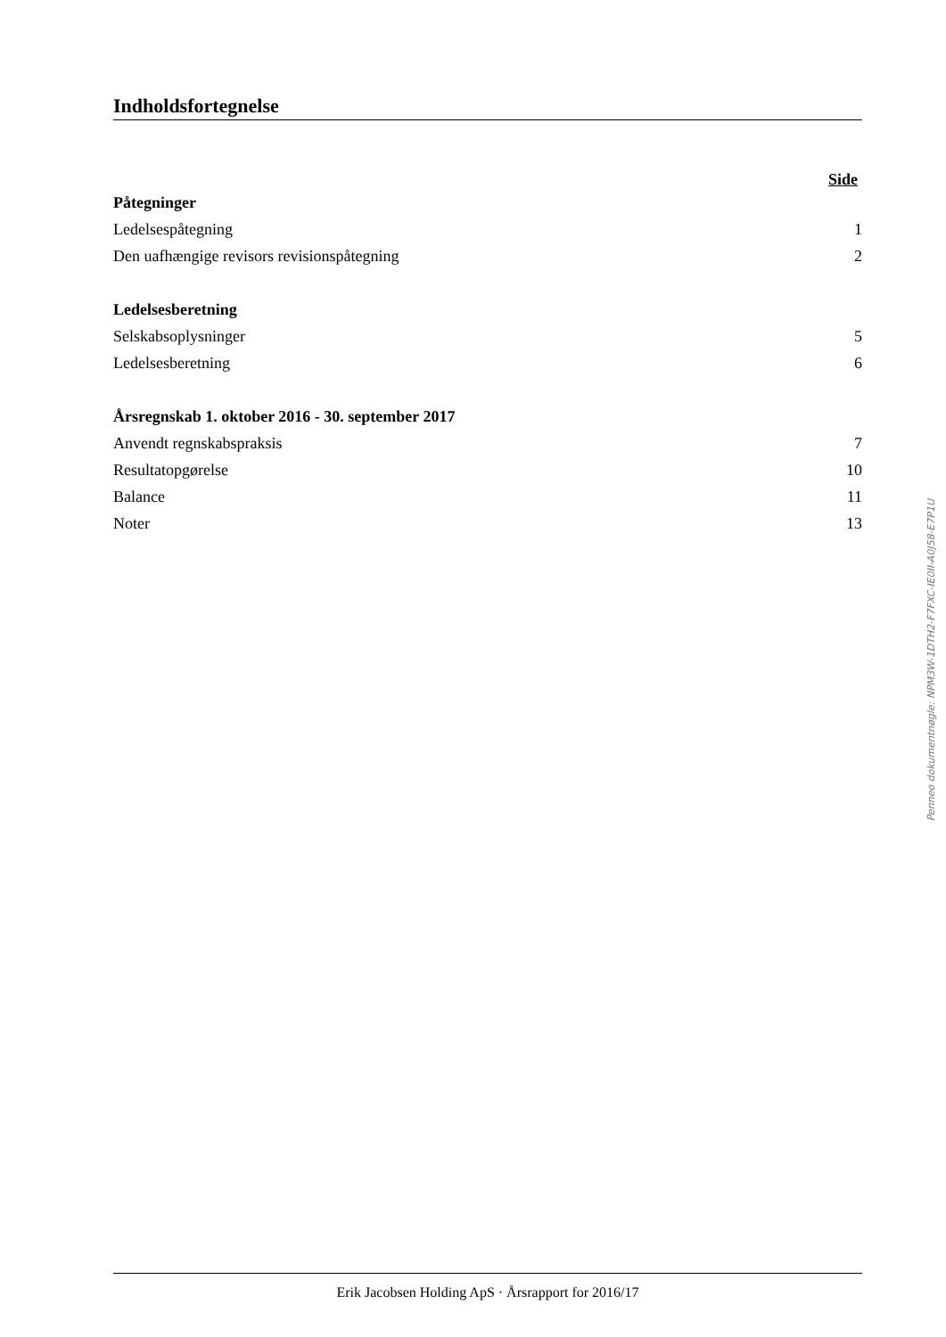Indholdsfortegnelse
Side
Påtegninger
Ledelsespåtegning 1
Den uafhængige revisors revisionspåtegning 2
Ledelsesberetning
Selskabsoplysninger 5
Ledelsesberetning 6
Årsregnskab 1. oktober 2016 - 30. september 2017
Anvendt regnskabspraksis 7
Resultatopgørelse 10
Balance 11
Noter 13
Penneo dokumentnøgle: NPM3W-1DTH2-F7FXC-IE0II-A0J58-E7P1U
Erik Jacobsen Holding ApS · Årsrapport for 2016/17